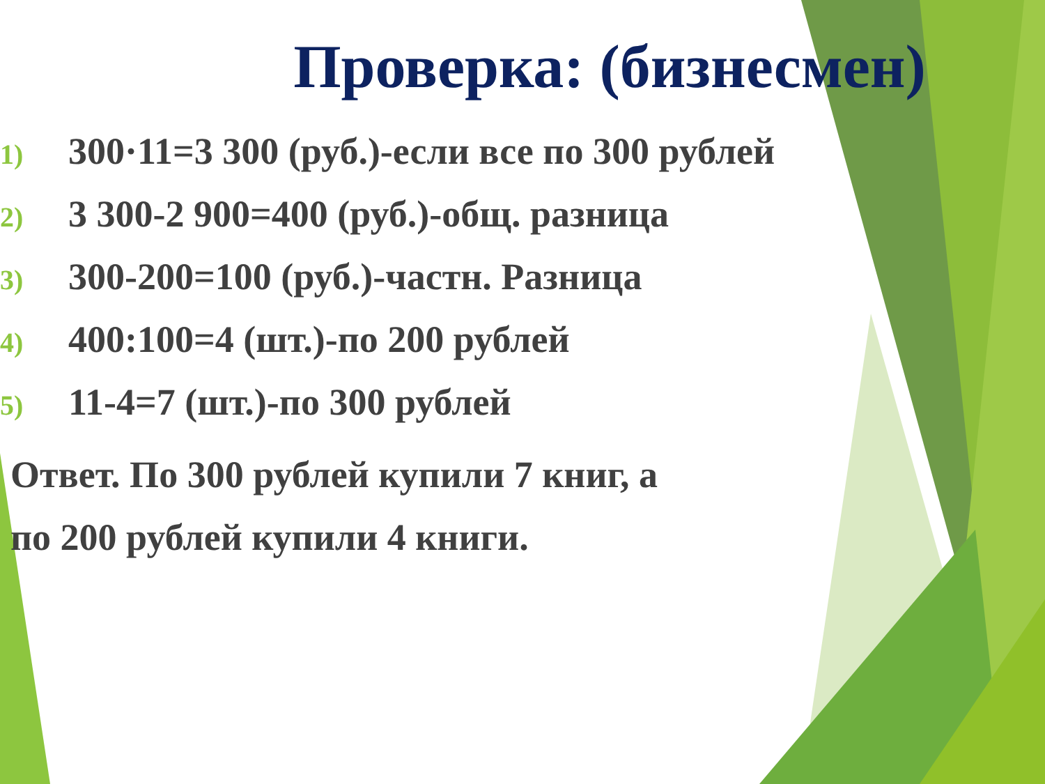Проверка: (бизнесмен)
1) 300·11=3 300 (руб.)-если все по 300 рублей
2) 3 300-2 900=400 (руб.)-общ. разница
3) 300-200=100 (руб.)-частн. Разница
4) 400:100=4 (шт.)-по 200 рублей
5) 11-4=7 (шт.)-по 300 рублей
Ответ. По 300 рублей купили 7 книг, а
по 200 рублей купили 4 книги.